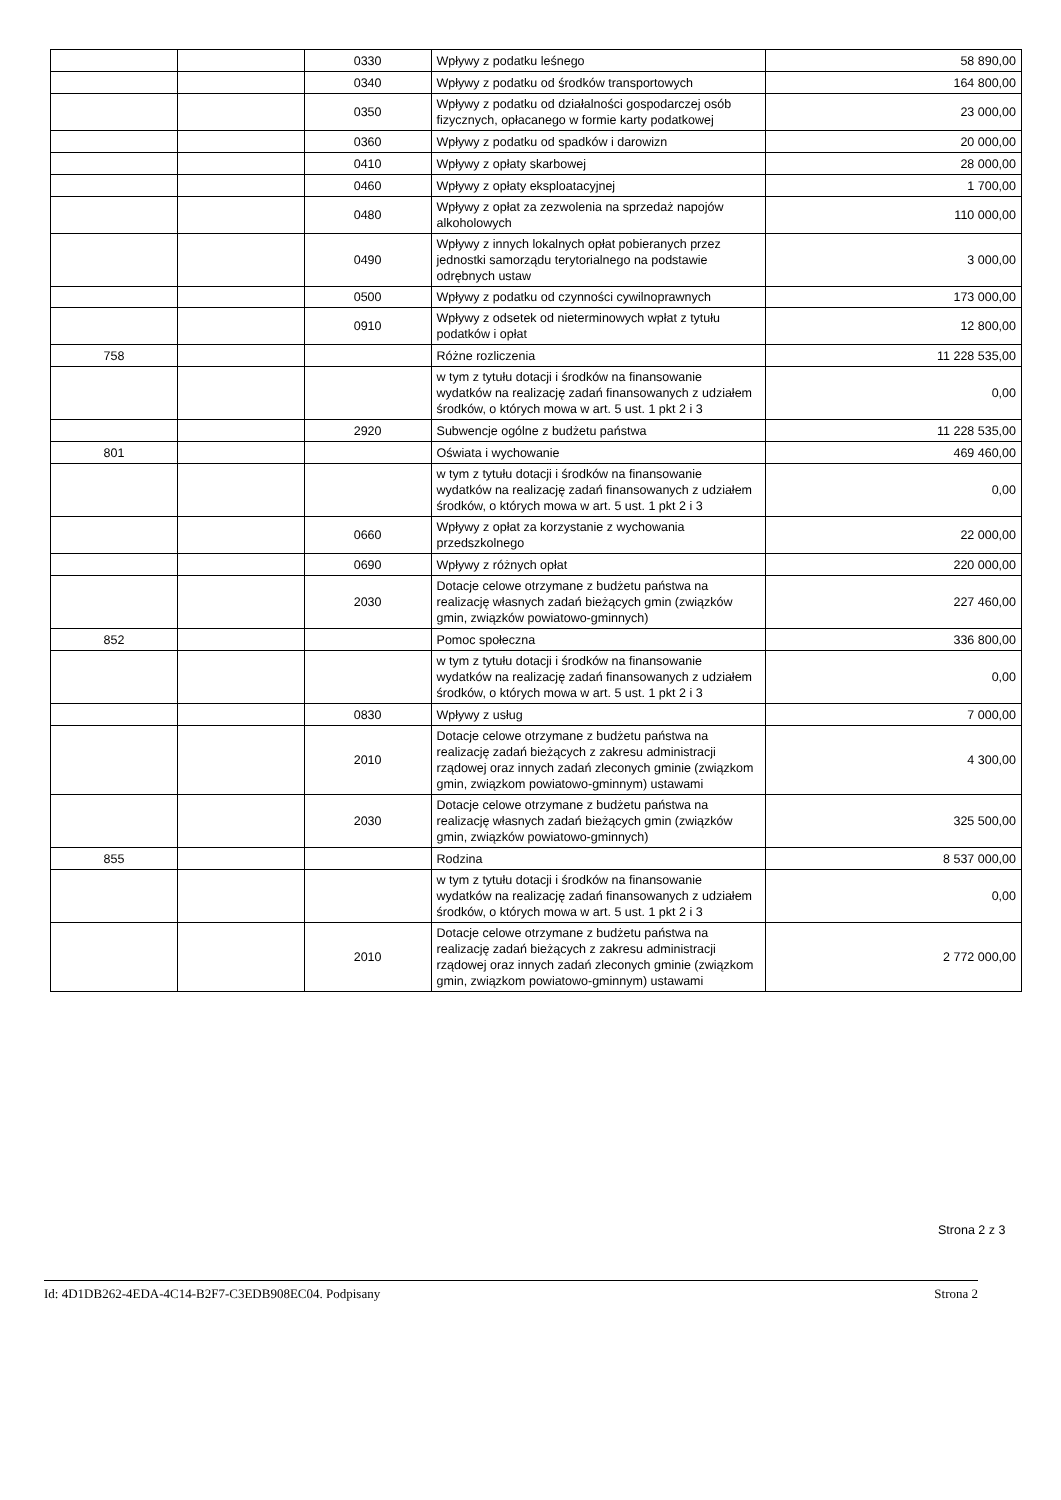| | | 0330 | Wpływy z podatku leśnego | 58 890,00 |
| | | 0340 | Wpływy z podatku od środków transportowych | 164 800,00 |
| | | 0350 | Wpływy z podatku od działalności gospodarczej osób fizycznych, opłacanego w formie karty podatkowej | 23 000,00 |
| | | 0360 | Wpływy z podatku od spadków i darowizn | 20 000,00 |
| | | 0410 | Wpływy z opłaty skarbowej | 28 000,00 |
| | | 0460 | Wpływy z opłaty eksploatacyjnej | 1 700,00 |
| | | 0480 | Wpływy z opłat za zezwolenia na sprzedaż napojów alkoholowych | 110 000,00 |
| | | 0490 | Wpływy z innych lokalnych opłat pobieranych przez jednostki samorządu terytorialnego na podstawie odrębnych ustaw | 3 000,00 |
| | | 0500 | Wpływy z podatku od czynności cywilnoprawnych | 173 000,00 |
| | | 0910 | Wpływy z odsetek od nieterminowych wpłat z tytułu podatków i opłat | 12 800,00 |
| 758 | | | Różne rozliczenia | 11 228 535,00 |
| | | | w tym z tytułu dotacji i środków na finansowanie wydatków na realizację zadań finansowanych z udziałem środków, o których mowa w art. 5 ust. 1 pkt 2 i 3 | 0,00 |
| | | 2920 | Subwencje ogólne z budżetu państwa | 11 228 535,00 |
| 801 | | | Oświata i wychowanie | 469 460,00 |
| | | | w tym z tytułu dotacji i środków na finansowanie wydatków na realizację zadań finansowanych z udziałem środków, o których mowa w art. 5 ust. 1 pkt 2 i 3 | 0,00 |
| | | 0660 | Wpływy z opłat za korzystanie z wychowania przedszkolnego | 22 000,00 |
| | | 0690 | Wpływy z różnych opłat | 220 000,00 |
| | | 2030 | Dotacje celowe otrzymane z budżetu państwa na realizację własnych zadań bieżących gmin (związków gmin, związków powiatowo-gminnych) | 227 460,00 |
| 852 | | | Pomoc społeczna | 336 800,00 |
| | | | w tym z tytułu dotacji i środków na finansowanie wydatków na realizację zadań finansowanych z udziałem środków, o których mowa w art. 5 ust. 1 pkt 2 i 3 | 0,00 |
| | | 0830 | Wpływy z usług | 7 000,00 |
| | | 2010 | Dotacje celowe otrzymane z budżetu państwa na realizację zadań bieżących z zakresu administracji rządowej oraz innych zadań zleconych gminie (związkom gmin, związkom powiatowo-gminnym) ustawami | 4 300,00 |
| | | 2030 | Dotacje celowe otrzymane z budżetu państwa na realizację własnych zadań bieżących gmin (związków gmin, związków powiatowo-gminnych) | 325 500,00 |
| 855 | | | Rodzina | 8 537 000,00 |
| | | | w tym z tytułu dotacji i środków na finansowanie wydatków na realizację zadań finansowanych z udziałem środków, o których mowa w art. 5 ust. 1 pkt 2 i 3 | 0,00 |
| | | 2010 | Dotacje celowe otrzymane z budżetu państwa na realizację zadań bieżących z zakresu administracji rządowej oraz innych zadań zleconych gminie (związkom gmin, związkom powiatowo-gminnym) ustawami | 2 772 000,00 |
Strona 2 z 3
Id: 4D1DB262-4EDA-4C14-B2F7-C3EDB908EC04. Podpisany Strona 2